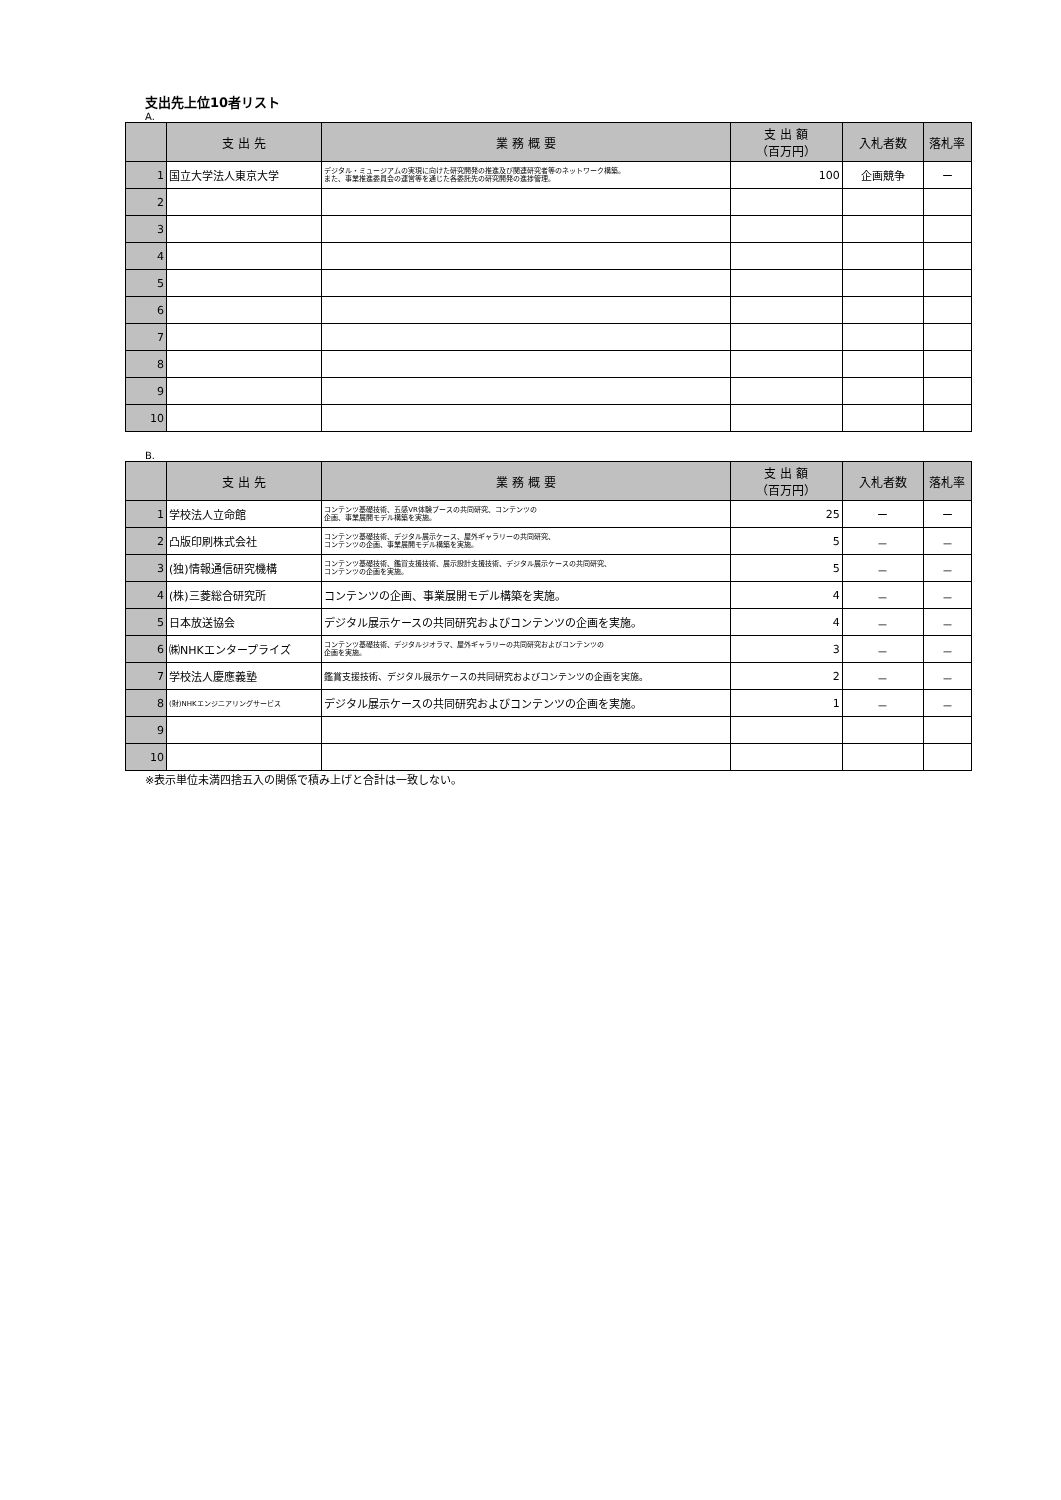支出先上位10者リスト
A.
| | 支 出 先 | 業 務 概 要 | 支 出 額 （百万円） | 入札者数 | 落札率 |
| --- | --- | --- | --- | --- | --- |
| 1 | 国立大学法人東京大学 | デジタル・ミュージアムの実現に向けた研究開発の推進及び関連研究者等のネットワーク構築。 また、事業推進委員会の運営等を通じた各委託先の研究開発の進捗管理。 | 100 | 企画競争 | ー |
| 2 | | | | | |
| 3 | | | | | |
| 4 | | | | | |
| 5 | | | | | |
| 6 | | | | | |
| 7 | | | | | |
| 8 | | | | | |
| 9 | | | | | |
| 10 | | | | | |
B.
| | 支 出 先 | 業 務 概 要 | 支 出 額 （百万円） | 入札者数 | 落札率 |
| --- | --- | --- | --- | --- | --- |
| 1 | 学校法人立命館 | コンテンツ基礎技術、五感VR体験ブースの共同研究、コンテンツの 企画、事業展開モデル構築を実施。 | 25 | ー | ー |
| 2 | 凸版印刷株式会社 | コンテンツ基礎技術、デジタル展示ケース、屋外ギャラリーの共同研究、 コンテンツの企画、事業展開モデル構築を実施。 | 5 | － | － |
| 3 | (独)情報通信研究機構 | コンテンツ基礎技術、鑑賞支援技術、展示設計支援技術、デジタル展示ケースの共同研究、 コンテンツの企画を実施。 | 5 | － | － |
| 4 | (株)三菱総合研究所 | コンテンツの企画、事業展開モデル構築を実施。 | 4 | － | － |
| 5 | 日本放送協会 | デジタル展示ケースの共同研究およびコンテンツの企画を実施。 | 4 | － | － |
| 6 | ㈱NHKエンタープライズ | コンテンツ基礎技術、デジタルジオラマ、屋外ギャラリーの共同研究およびコンテンツの 企画を実施。 | 3 | － | － |
| 7 | 学校法人慶應義塾 | 鑑賞支援技術、デジタル展示ケースの共同研究およびコンテンツの企画を実施。 | 2 | － | － |
| 8 | (財)NHKエンジニアリングサービス | デジタル展示ケースの共同研究およびコンテンツの企画を実施。 | 1 | － | － |
| 9 | | | | | |
| 10 | | | | | |
※表示単位未満四捨五入の関係で積み上げと合計は一致しない。